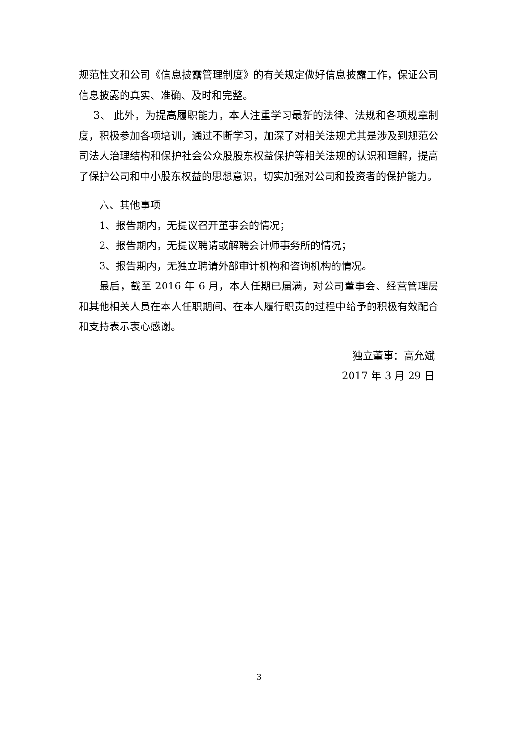规范性文和公司《信息披露管理制度》的有关规定做好信息披露工作，保证公司信息披露的真实、准确、及时和完整。
3、 此外，为提高履职能力，本人注重学习最新的法律、法规和各项规章制度，积极参加各项培训，通过不断学习，加深了对相关法规尤其是涉及到规范公司法人治理结构和保护社会公众股股东权益保护等相关法规的认识和理解，提高了保护公司和中小股东权益的思想意识，切实加强对公司和投资者的保护能力。
六、其他事项
1、报告期内，无提议召开董事会的情况；
2、报告期内，无提议聘请或解聘会计师事务所的情况；
3、报告期内，无独立聘请外部审计机构和咨询机构的情况。
最后，截至 2016 年 6 月，本人任期已届满，对公司董事会、经营管理层和其他相关人员在本人任职期间、在本人履行职责的过程中给予的积极有效配合和支持表示衷心感谢。
独立董事：高允斌
2017 年 3 月 29 日
3